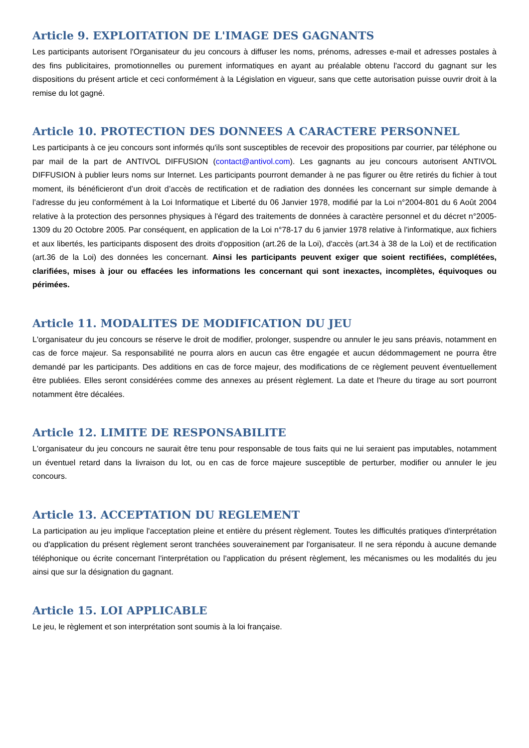Article 9. EXPLOITATION DE L'IMAGE DES GAGNANTS
Les participants autorisent l'Organisateur du jeu concours à diffuser les noms, prénoms, adresses e-mail et adresses postales à des fins publicitaires, promotionnelles ou purement informatiques en ayant au préalable obtenu l'accord du gagnant sur les dispositions du présent article et ceci conformément à la Législation en vigueur, sans que cette autorisation puisse ouvrir droit à la remise du lot gagné.
Article 10. PROTECTION DES DONNEES A CARACTERE PERSONNEL
Les participants à ce jeu concours sont informés qu'ils sont susceptibles de recevoir des propositions par courrier, par téléphone ou par mail de la part de ANTIVOL DIFFUSION (contact@antivol.com). Les gagnants au jeu concours autorisent ANTIVOL DIFFUSION à publier leurs noms sur Internet. Les participants pourront demander à ne pas figurer ou être retirés du fichier à tout moment, ils bénéficieront d’un droit d’accès de rectification et de radiation des données les concernant sur simple demande à l’adresse du jeu conformément à la Loi Informatique et Liberté du 06 Janvier 1978, modifié par la Loi n°2004-801 du 6 Août 2004 relative à la protection des personnes physiques à l'égard des traitements de données à caractère personnel et du décret n°2005-1309 du 20 Octobre 2005. Par conséquent, en application de la Loi n°78-17 du 6 janvier 1978 relative à l'informatique, aux fichiers et aux libertés, les participants disposent des droits d'opposition (art.26 de la Loi), d'accès (art.34 à 38 de la Loi) et de rectification (art.36 de la Loi) des données les concernant. Ainsi les participants peuvent exiger que soient rectifiées, complétées, clarifiées, mises à jour ou effacées les informations les concernant qui sont inexactes, incomplètes, équivoques ou périmées.
Article 11. MODALITES DE MODIFICATION DU JEU
L'organisateur du jeu concours se réserve le droit de modifier, prolonger, suspendre ou annuler le jeu sans préavis, notamment en cas de force majeur. Sa responsabilité ne pourra alors en aucun cas être engagée et aucun dédommagement ne pourra être demandé par les participants. Des additions en cas de force majeur, des modifications de ce règlement peuvent éventuellement être publiées. Elles seront considérées comme des annexes au présent règlement. La date et l'heure du tirage au sort pourront notamment être décalées.
Article 12. LIMITE DE RESPONSABILITE
L'organisateur du jeu concours ne saurait être tenu pour responsable de tous faits qui ne lui seraient pas imputables, notamment un éventuel retard dans la livraison du lot, ou en cas de force majeure susceptible de perturber, modifier ou annuler le jeu concours.
Article 13. ACCEPTATION DU REGLEMENT
La participation au jeu implique l'acceptation pleine et entière du présent règlement. Toutes les difficultés pratiques d'interprétation ou d'application du présent règlement seront tranchées souverainement par l'organisateur. Il ne sera répondu à aucune demande téléphonique ou écrite concernant l'interprétation ou l'application du présent règlement, les mécanismes ou les modalités du jeu ainsi que sur la désignation du gagnant.
Article 15. LOI APPLICABLE
Le jeu, le règlement et son interprétation sont soumis à la loi française.